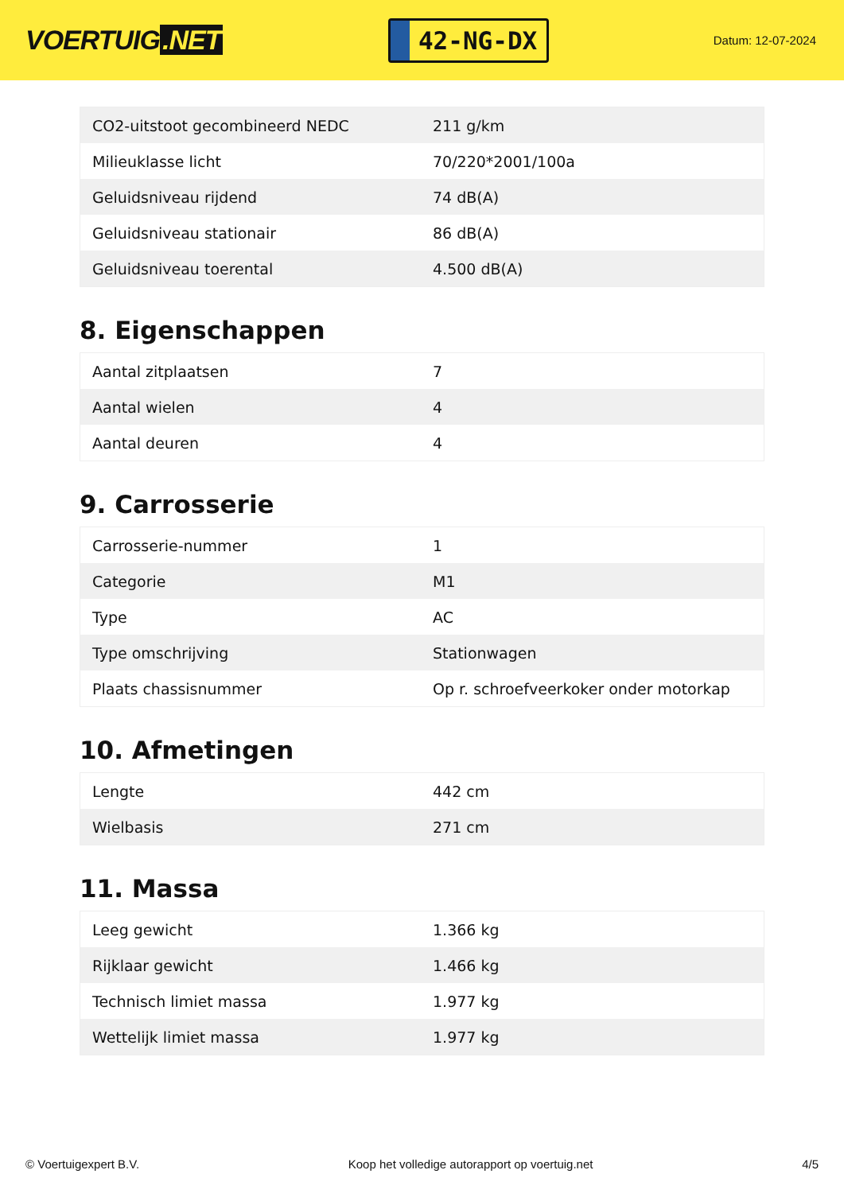VOERTUIG.NET
42-NG-DX
Datum: 12-07-2024
| CO2-uitstoot gecombineerd NEDC | 211 g/km |
| Milieuklasse licht | 70/220*2001/100a |
| Geluidsniveau rijdend | 74 dB(A) |
| Geluidsniveau stationair | 86 dB(A) |
| Geluidsniveau toerental | 4.500 dB(A) |
8. Eigenschappen
| Aantal zitplaatsen | 7 |
| Aantal wielen | 4 |
| Aantal deuren | 4 |
9. Carrosserie
| Carrosserie-nummer | 1 |
| Categorie | M1 |
| Type | AC |
| Type omschrijving | Stationwagen |
| Plaats chassisnummer | Op r. schroefveerkoker onder motorkap |
10. Afmetingen
| Lengte | 442 cm |
| Wielbasis | 271 cm |
11. Massa
| Leeg gewicht | 1.366 kg |
| Rijklaar gewicht | 1.466 kg |
| Technisch limiet massa | 1.977 kg |
| Wettelijk limiet massa | 1.977 kg |
© Voertuigexpert B.V. Koop het volledige autorapport op voertuig.net 4/5